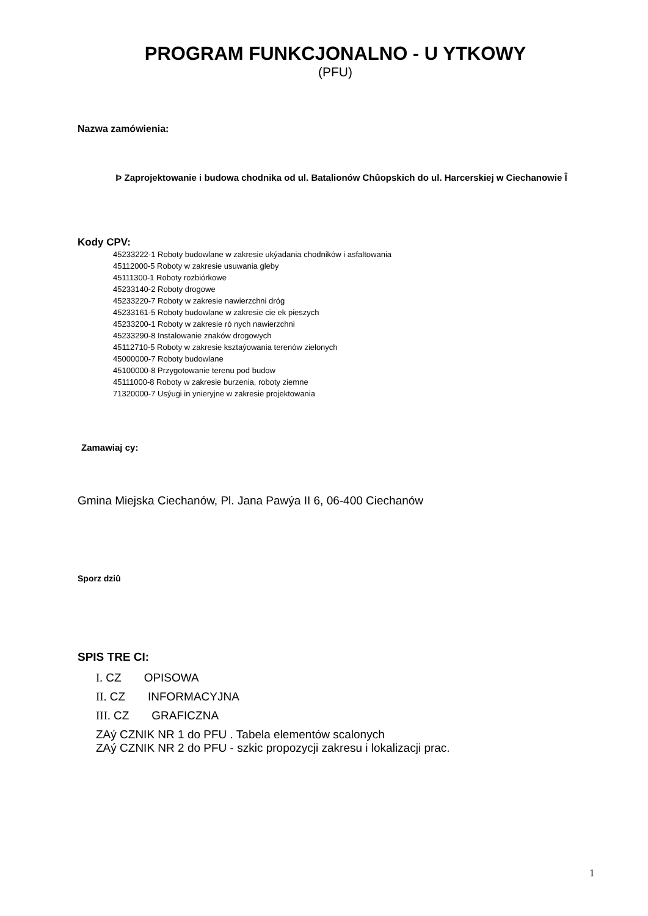PROGRAM FUNKCJONALNO - U YTKOWY
(PFU)
Nazwa zamówienia:
Þ Zaprojektowanie i budowa chodnika od ul. Batalionów Chûopskich do ul. Harcerskiej w Ciechanowie Î
Kody CPV:
45233222-1 Roboty budowlane w zakresie ukýadania chodników i asfaltowania
45112000-5 Roboty w zakresie usuwania gleby
45111300-1 Roboty rozbiórkowe
45233140-2 Roboty drogowe
45233220-7 Roboty w zakresie nawierzchni dróg
45233161-5 Roboty budowlane w zakresie cie ek pieszych
45233200-1 Roboty w zakresie ró nych nawierzchni
45233290-8 Instalowanie znaków drogowych
45112710-5 Roboty w zakresie ksztaýowania terenów zielonych
45000000-7 Roboty budowlane
45100000-8 Przygotowanie terenu pod budow
45111000-8 Roboty w zakresie burzenia, roboty ziemne
71320000-7 Usýugi in ynieryjne w zakresie projektowania
Zamawiaj cy:
Gmina Miejska Ciechanów, Pl. Jana Pawýa II 6, 06-400 Ciechanów
Sporz dziû
SPIS TRE CI:
I. CZ OPISOWA
II. CZ INFORMACYJNA
III. CZ GRAFICZNA
ZAý CZNIK NR 1 do PFU . Tabela elementów scalonych
ZAý CZNIK NR 2 do PFU - szkic propozycji zakresu i lokalizacji prac.
1